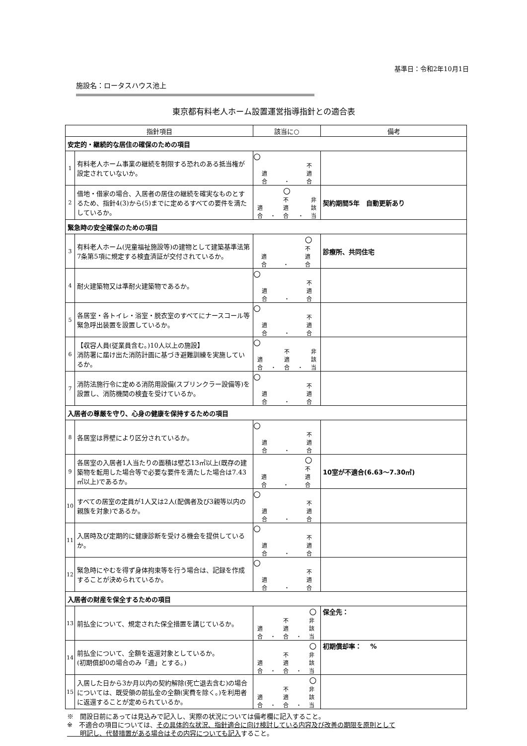基準日：令和2年10月1日
施設名：ロータスハウス池上
東京都有料老人ホーム設置運営指導指針との適合表
| 指針項目 | | 該当に○ | 備考 |
| --- | --- | --- | --- |
| 安定的・継続的な居住の確保のための項目 | | | |
| 1 | 有料老人ホーム事業の継続を制限する恐れのある抵当権が設定されていないか。 | ○ 適 合 ・ 不 適 合 | |
| 2 | 借地・借家の場合、入居者の居住の継続を確実なものとするため、指針4(3)から(5)までに定めるすべての要件を満たしているか。 | 適 合 ・ ○ 不 適 合 ・ 非 該 当 | 契約期間5年 自動更新あり |
| 緊急時の安全確保のための項目 | | | |
| 3 | 有料老人ホーム(児童福祉施設等)の建物として建築基準法第7条第5項に規定する検査済証が交付されているか。 | 適 合 ・ ○ 不 適 合 | 診療所、共同住宅 |
| 4 | 耐火建築物又は準耐火建築物であるか。 | ○ 適 合 ・ 不 適 合 | |
| 5 | 各居室・各トイレ・浴室・脱衣室のすべてにナースコール等緊急呼出装置を設置しているか。 | ○ 適 合 ・ 不 適 合 | |
| 6 | 【収容人員(従業員含む。)10人以上の施設】 消防署に届け出た消防計画に基づき避難訓練を実施しているか。 | ○ 適 合 ・ 不 適 合 ・ 非 該 当 | |
| 7 | 消防法施行令に定める消防用設備(スプリンクラー設備等)を設置し、消防機関の検査を受けているか。 | ○ 適 合 ・ 不 適 合 | |
| 入居者の尊厳を守り、心身の健康を保持するための項目 | | | |
| 8 | 各居室は界壁により区分されているか。 | ○ 適 合 ・ 不 適 合 | |
| 9 | 各居室の入居者1人当たりの面積は壁芯13㎡以上(既存の建築物を転用した場合等で必要な要件を満たした場合は7.43㎡以上)であるか。 | 適 合 ・ ○ 不 適 合 | 10室が不適合(6.63～7.30㎡) |
| 10 | すべての居室の定員が1人又は2人(配偶者及び3親等以内の親族を対象)であるか。 | ○ 適 合 ・ 不 適 合 | |
| 11 | 入居時及び定期的に健康診断を受ける機会を提供しているか。 | ○ 適 合 ・ 不 適 合 | |
| 12 | 緊急時にやむを得ず身体拘束等を行う場合は、記録を作成することが決められているか。 | ○ 適 合 ・ 不 適 合 | |
| 入居者の財産を保全するための項目 | | | |
| 13 | 前払金について、規定された保全措置を講じているか。 | 適 合 ・ 不 適 合 ・ ○ 非 該 当 | 保全先： |
| 14 | 前払金について、全額を返還対象としているか。 (初期償却0の場合のみ「適」とする。) | 適 合 ・ 不 適 合 ・ ○ 非 該 当 | 初期償却率： % |
| 15 | 入居した日から3か月以内の契約解除(死亡退去含む)の場合については、既受領の前払金の全額(実費を除く。)を利用者に返還することが定められているか。 | 適 合 ・ 不 適 合 ・ ○ 非 該 当 | |
※　開設日前にあっては見込みで記入し、実際の状況については備考欄に記入すること。
※　不適合の項目については、その具体的な状況、指針適合に向け検討している内容及び改善の期限を原則として
　　明記し、代替措置がある場合はその内容についても記入すること。